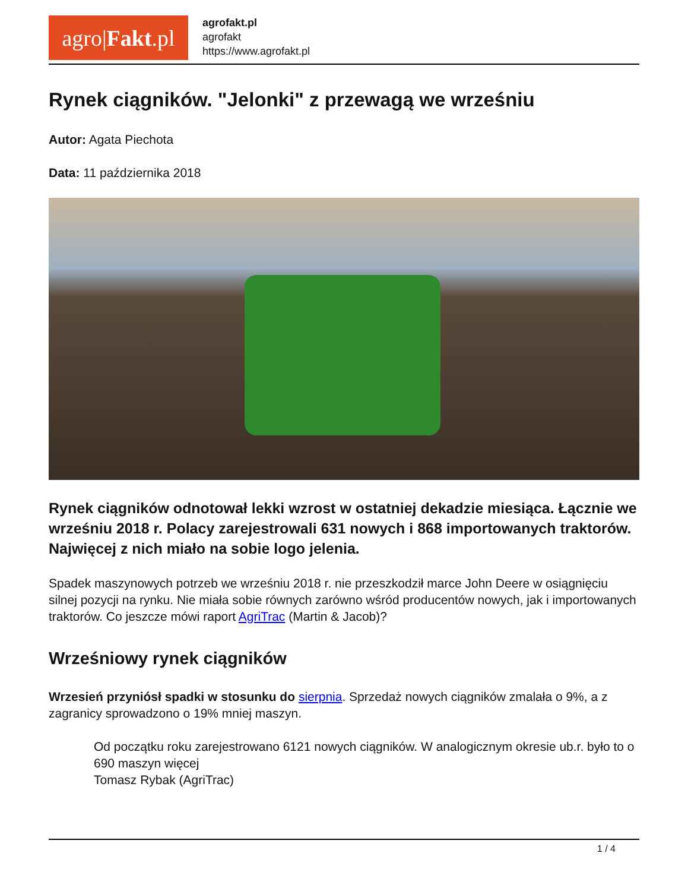agro| Fakt.pl
agrofakt.pl
agrofakt
https://www.agrofakt.pl
Rynek ciągników. "Jelonki" z przewagą we wrześniu
Autor: Agata Piechota
Data: 11 października 2018
Rynek ciągników odnotował lekki wzrost w ostatniej dekadzie miesiąca. Łącznie we wrześniu 2018 r. Polacy zarejestrowali 631 nowych i 868 importowanych traktorów. Najwięcej z nich miało na sobie logo jelenia.
Spadek maszynowych potrzeb we wrześniu 2018 r. nie przeszkodził marce John Deere w osiągnięciu silnej pozycji na rynku. Nie miała sobie równych zarówno wśród producentów nowych, jak i importowanych traktorów. Co jeszcze mówi raport AgriTrac (Martin & Jacob)?
Wrześniowy rynek ciągników
Wrzesień przyniósł spadki w stosunku do sierpnia. Sprzedaż nowych ciągników zmalała o 9%, a z zagranicy sprowadzono o 19% mniej maszyn.
Od początku roku zarejestrowano 6121 nowych ciągników. W analogicznym okresie ub.r. było to o 690 maszyn więcej
Tomasz Rybak (AgriTrac)
1 / 4